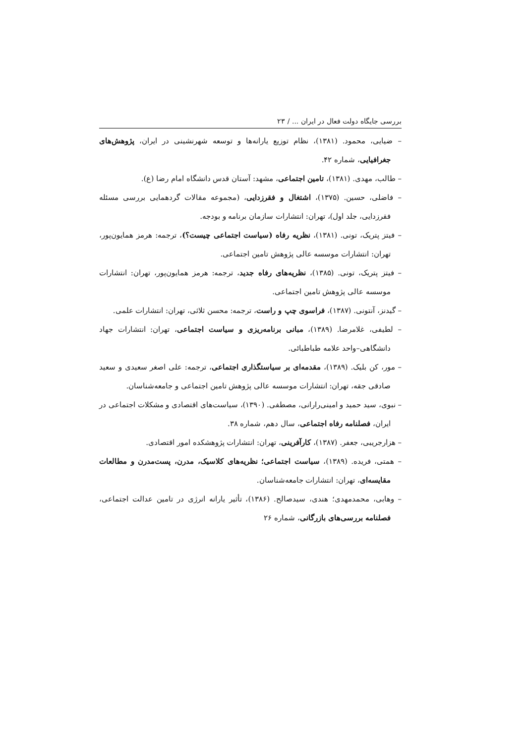بررسی جایگاه دولت فعال در ایران ... / ۲۳
– ضیایی، محمود. (۱۳۸۱)، نظام توزیع یارانه‌ها و توسعه شهرنشینی در ایران، پژوهش‌های جغرافیایی، شماره ۴۲.
– طالب، مهدی. (۱۳۸۱)، تامین اجتماعی، مشهد: آستان قدس دانشگاه امام رضا (ع).
– فاضلی، حسین. (۱۳۷۵)، اشتغال و فقرزدایی، (مجموعه مقالات گردهمایی بررسی مسئله فقرزدایی، جلد اول)، تهران: انتشارات سازمان برنامه و بودجه.
– فیتز پتریک، تونی. (۱۳۸۱)، نظریه رفاه (سیاست اجتماعی چیست؟)، ترجمه: هرمز همایون‌پور، تهران: انتشارات موسسه عالی پژوهش تامین اجتماعی.
– فیتز پتریک، تونی. (۱۳۸۵)، نظریه‌های رفاه جدید، ترجمه: هرمز همایون‌پور، تهران: انتشارات موسسه عالی پژوهش تامین اجتماعی.
– گیدنز، آنتونی. (۱۳۸۷)، فراسوی چپ و راست، ترجمه: محسن ثلاثی، تهران: انتشارات علمی.
– لطیفی، غلامرضا. (۱۳۸۹)، مبانی برنامه‌ریزی و سیاست اجتماعی، تهران: انتشارات جهاد دانشگاهی–واحد علامه طباطبائی.
– مور، کن بلیک. (۱۳۸۹)، مقدمه‌ای بر سیاستگذاری اجتماعی، ترجمه: علی اصغر سعیدی و سعید صادقی جقه، تهران: انتشارات موسسه عالی پژوهش تامین اجتماعی و جامعه‌شناسان.
– نبوی، سید حمید و امینی‌رارانی، مصطفی. (۱۳۹۰)، سیاست‌های اقتصادی و مشکلات اجتماعی در ایران، فصلنامه رفاه اجتماعی، سال دهم، شماره ۳۸.
– هزارجریبی، جعفر. (۱۳۸۷)، کارآفرینی، تهران: انتشارات پژوهشکده امور اقتصادی.
– همتی، فریده. (۱۳۸۹)، سیاست اجتماعی؛ نظریه‌های کلاسیک، مدرن، پست‌مدرن و مطالعات مقایسه‌ای، تهران: انتشارات جامعه‌شناسان.
– وهابی، محمدمهدی؛ هندی، سیدصالح. (۱۳۸۶)، تأثیر یارانه انرژی در تامین عدالت اجتماعی، فصلنامه بررسی‌های بازرگانی، شماره ۲۶